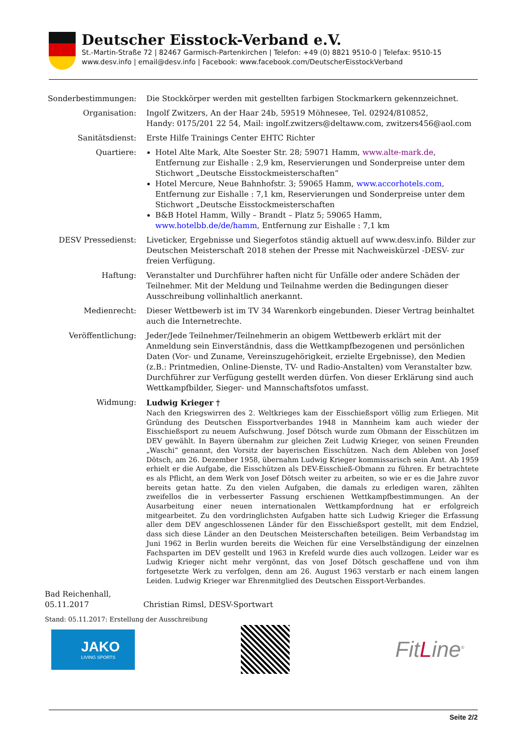Deutscher Eisstock-Verband e.V.
St.-Martin-Straße 72 | 82467 Garmisch-Partenkirchen | Telefon: +49 (0) 8821 9510-0 | Telefax: 9510-15
www.desv.info | email@desv.info | Facebook: www.facebook.com/DeutscherEisstockVerband
Sonderbestimmungen: Die Stockkörper werden mit gestellten farbigen Stockmarkern gekennzeichnet.
Organisation: Ingolf Zwitzers, An der Haar 24b, 59519 Möhnesee, Tel. 02924/810852,
Handy: 0175/201 22 54, Mail: ingolf.zwitzers@deltaww.com, zwitzers456@aol.com
Sanitätsdienst: Erste Hilfe Trainings Center EHTC Richter
Quartiere: Hotel Alte Mark, Alte Soester Str. 28; 59071 Hamm, www.alte-mark.de, Entfernung zur Eishalle : 2,9 km, Reservierungen und Sonderpreise unter dem Stichwort „Deutsche Eisstockmeisterschaften“
Hotel Mercure, Neue Bahnhofstr. 3; 59065 Hamm, www.accorhotels.com, Entfernung zur Eishalle : 7,1 km, Reservierungen und Sonderpreise unter dem Stichwort „Deutsche Eisstockmeisterschaften
B&B Hotel Hamm, Willy – Brandt – Platz 5; 59065 Hamm, www.hotelbb.de/de/hamm, Entfernung zur Eishalle : 7,1 km
DESV Pressedienst: Liveticker, Ergebnisse und Siegerfotos ständig aktuell auf www.desv.info. Bilder zur Deutschen Meisterschaft 2018 stehen der Presse mit Nachweiskürzel -DESV- zur freien Verfügung.
Haftung: Veranstalter und Durchführer haften nicht für Unfälle oder andere Schäden der Teilnehmer. Mit der Meldung und Teilnahme werden die Bedingungen dieser Ausschreibung vollinhaltlich anerkannt.
Medienrecht: Dieser Wettbewerb ist im TV 34 Warenkorb eingebunden. Dieser Vertrag beinhaltet auch die Internetrechte.
Veröffentlichung: Jeder/Jede Teilnehmer/Teilnehmerin an obigem Wettbewerb erklärt mit der Anmeldung sein Einverständnis, dass die Wettkampfbezogenen und persönlichen Daten (Vor- und Zuname, Vereinszugehörigkeit, erzielte Ergebnisse), den Medien (z.B.: Printmedien, Online-Dienste, TV- und Radio-Anstalten) vom Veranstalter bzw. Durchführer zur Verfügung gestellt werden dürfen. Von dieser Erklärung sind auch Wettkampfbilder, Sieger- und Mannschaftsfotos umfasst.
Widmung: Ludwig Krieger †
Nach den Kriegswirren des 2. Weltkrieges kam der Eisschießsport völlig zum Erliegen. Mit Gründung des Deutschen Eissportverbandes 1948 in Mannheim kam auch wieder der Eisschießsport zu neuem Aufschwung. Josef Dötsch wurde zum Obmann der Eisschützen im DEV gewählt. In Bayern übernahm zur gleichen Zeit Ludwig Krieger, von seinen Freunden „Waschi“ genannt, den Vorsitz der bayerischen Eisschützen. Nach dem Ableben von Josef Dötsch, am 26. Dezember 1958, übernahm Ludwig Krieger kommissarisch sein Amt. Ab 1959 erhielt er die Aufgabe, die Eisschützen als DEV-Eisschieß-Obmann zu führen. Er betrachtete es als Pflicht, an dem Werk von Josef Dötsch weiter zu arbeiten, so wie er es die Jahre zuvor bereits getan hatte. Zu den vielen Aufgaben, die damals zu erledigen waren, zählten zweifellos die in verbesserter Fassung erschienen Wettkampfbestimmungen. An der Ausarbeitung einer neuen internationalen Wettkampfordnung hat er erfolgreich mitgearbeitet. Zu den vordringlichsten Aufgaben hatte sich Ludwig Krieger die Erfassung aller dem DEV angeschlossenen Länder für den Eisschießsport gestellt, mit dem Endziel, dass sich diese Länder an den Deutschen Meisterschaften beteiligen. Beim Verbandstag im Juni 1962 in Berlin wurden bereits die Weichen für eine Verselbständigung der einzelnen Fachsparten im DEV gestellt und 1963 in Krefeld wurde dies auch vollzogen. Leider war es Ludwig Krieger nicht mehr vergönnt, das von Josef Dötsch geschaffene und von ihm fortgesetzte Werk zu verfolgen, denn am 26. August 1963 verstarb er nach einem langen Leiden. Ludwig Krieger war Ehrenmitglied des Deutschen Eissport-Verbandes.
Bad Reichenhall,
05.11.2017
Christian Rimsl, DESV-Sportwart
Stand: 05.11.2017: Erstellung der Ausschreibung
JAKO
LIVING SPORTS
FitLine<sup>®</sup>
Seite 2/2